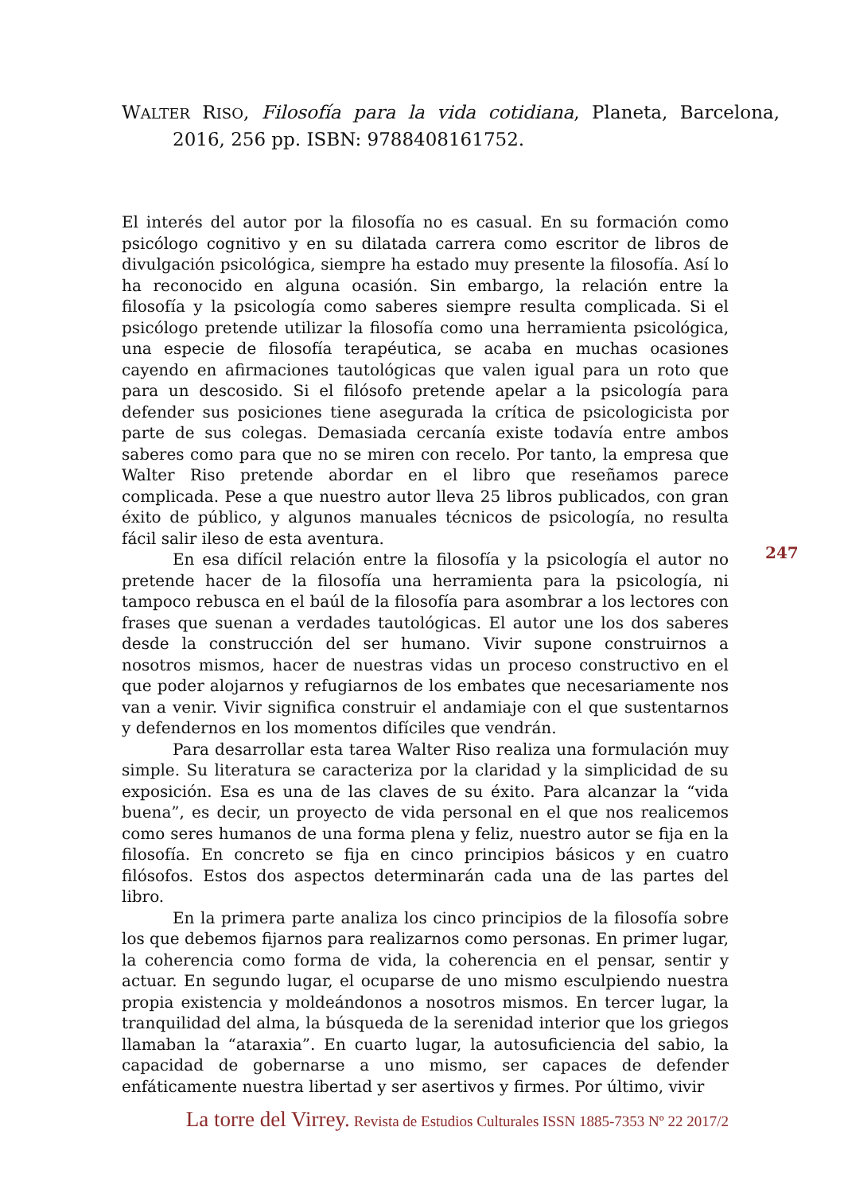WALTER RISO, Filosofía para la vida cotidiana, Planeta, Barcelona, 2016, 256 pp. ISBN: 9788408161752.
El interés del autor por la filosofía no es casual. En su formación como psicólogo cognitivo y en su dilatada carrera como escritor de libros de divulgación psicológica, siempre ha estado muy presente la filosofía. Así lo ha reconocido en alguna ocasión. Sin embargo, la relación entre la filosofía y la psicología como saberes siempre resulta complicada. Si el psicólogo pretende utilizar la filosofía como una herramienta psicológica, una especie de filosofía terapéutica, se acaba en muchas ocasiones cayendo en afirmaciones tautológicas que valen igual para un roto que para un descosido. Si el filósofo pretende apelar a la psicología para defender sus posiciones tiene asegurada la crítica de psicologicista por parte de sus colegas. Demasiada cercanía existe todavía entre ambos saberes como para que no se miren con recelo. Por tanto, la empresa que Walter Riso pretende abordar en el libro que reseñamos parece complicada. Pese a que nuestro autor lleva 25 libros publicados, con gran éxito de público, y algunos manuales técnicos de psicología, no resulta fácil salir ileso de esta aventura.
En esa difícil relación entre la filosofía y la psicología el autor no pretende hacer de la filosofía una herramienta para la psicología, ni tampoco rebusca en el baúl de la filosofía para asombrar a los lectores con frases que suenan a verdades tautológicas. El autor une los dos saberes desde la construcción del ser humano. Vivir supone construirnos a nosotros mismos, hacer de nuestras vidas un proceso constructivo en el que poder alojarnos y refugiarnos de los embates que necesariamente nos van a venir. Vivir significa construir el andamiaje con el que sustentarnos y defendernos en los momentos difíciles que vendrán.
Para desarrollar esta tarea Walter Riso realiza una formulación muy simple. Su literatura se caracteriza por la claridad y la simplicidad de su exposición. Esa es una de las claves de su éxito. Para alcanzar la “vida buena”, es decir, un proyecto de vida personal en el que nos realicemos como seres humanos de una forma plena y feliz, nuestro autor se fija en la filosofía. En concreto se fija en cinco principios básicos y en cuatro filósofos. Estos dos aspectos determinarán cada una de las partes del libro.
En la primera parte analiza los cinco principios de la filosofía sobre los que debemos fijarnos para realizarnos como personas. En primer lugar, la coherencia como forma de vida, la coherencia en el pensar, sentir y actuar. En segundo lugar, el ocuparse de uno mismo esculpiendo nuestra propia existencia y moldeándonos a nosotros mismos. En tercer lugar, la tranquilidad del alma, la búsqueda de la serenidad interior que los griegos llamaban la “ataraxia”. En cuarto lugar, la autosuficiencia del sabio, la capacidad de gobernarse a uno mismo, ser capaces de defender enfáticamente nuestra libertad y ser asertivos y firmes. Por último, vivir
247
La torre del Virrey. Revista de Estudios Culturales ISSN 1885-7353 Nº 22 2017/2